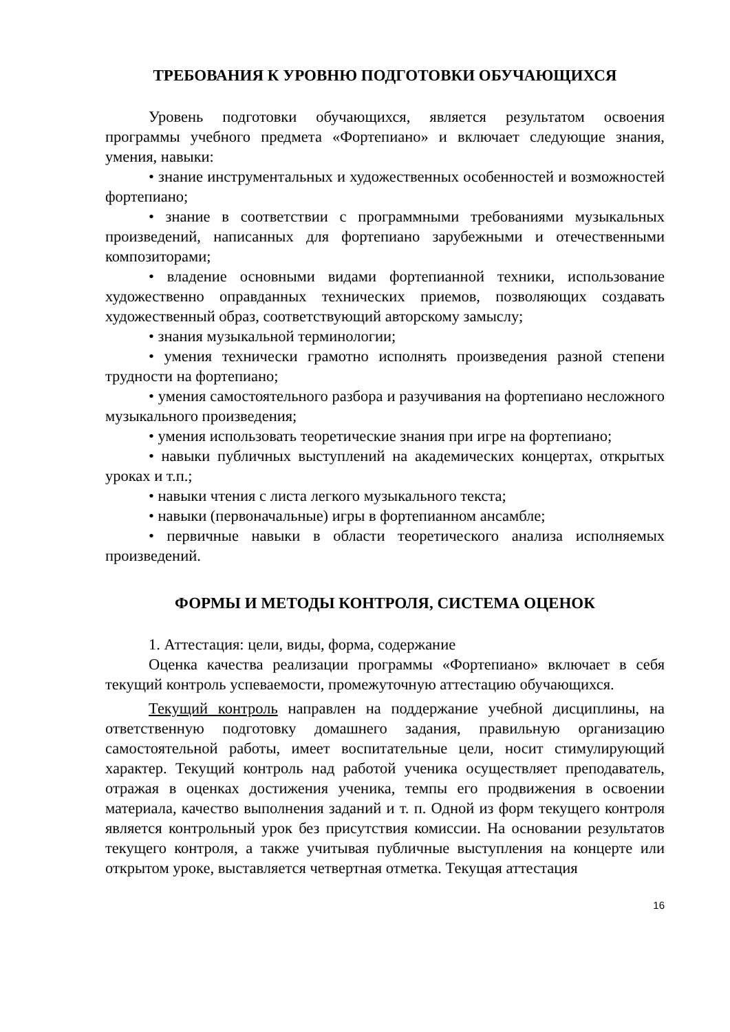ТРЕБОВАНИЯ К УРОВНЮ ПОДГОТОВКИ ОБУЧАЮЩИХСЯ
Уровень подготовки обучающихся, является результатом освоения программы учебного предмета «Фортепиано» и включает следующие знания, умения, навыки:
• знание инструментальных и художественных особенностей и возможностей фортепиано;
• знание в соответствии с программными требованиями музыкальных произведений, написанных для фортепиано зарубежными и отечественными композиторами;
• владение основными видами фортепианной техники, использование художественно оправданных технических приемов, позволяющих создавать художественный образ, соответствующий авторскому замыслу;
• знания музыкальной терминологии;
• умения технически грамотно исполнять произведения разной степени трудности на фортепиано;
• умения самостоятельного разбора и разучивания на фортепиано несложного музыкального произведения;
• умения использовать теоретические знания при игре на фортепиано;
• навыки публичных выступлений на академических концертах, открытых уроках и т.п.;
• навыки чтения с листа легкого музыкального текста;
• навыки (первоначальные) игры в фортепианном ансамбле;
• первичные навыки в области теоретического анализа исполняемых произведений.
ФОРМЫ И МЕТОДЫ КОНТРОЛЯ, СИСТЕМА ОЦЕНОК
1. Аттестация: цели, виды, форма, содержание
Оценка качества реализации программы «Фортепиано» включает в себя текущий контроль успеваемости, промежуточную аттестацию обучающихся.
Текущий контроль направлен на поддержание учебной дисциплины, на ответственную подготовку домашнего задания, правильную организацию самостоятельной работы, имеет воспитательные цели, носит стимулирующий характер. Текущий контроль над работой ученика осуществляет преподаватель, отражая в оценках достижения ученика, темпы его продвижения в освоении материала, качество выполнения заданий и т. п. Одной из форм текущего контроля является контрольный урок без присутствия комиссии. На основании результатов текущего контроля, а также учитывая публичные выступления на концерте или открытом уроке, выставляется четвертная отметка. Текущая аттестация
16